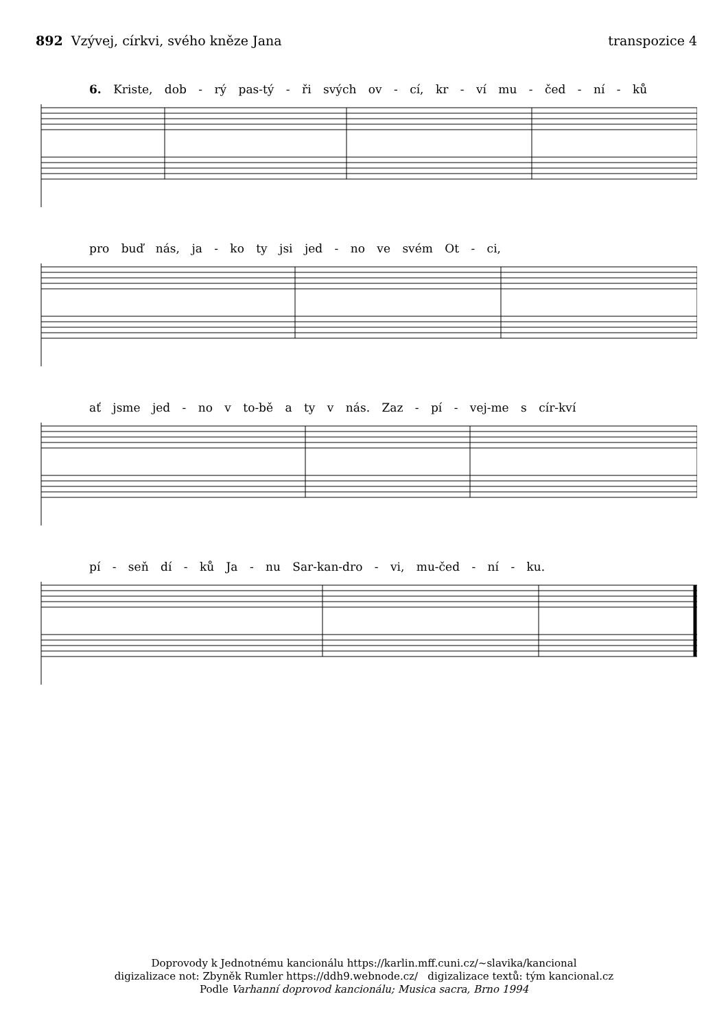892 Vzývej, církvi, svého kněze Jana
transpozice 4
6. Kriste, dob - rý pas-tý - ři svých ov - cí, kr - ví mu - čed - ní - ků
pro buď nás, ja - ko ty jsi jed - no ve svém Ot - ci,
ať jsme jed - no v to-bě a ty v nás. Zaz - pí - vej-me s cír-kví
pí - seň dí - ků Ja - nu Sar-kan-dro - vi, mu-čed - ní - ku.
Doprovody k Jednotnému kancionálu https://karlin.mff.cuni.cz/~slavika/kancional
digizalizace not: Zbyněk Rumler https://ddh9.webnode.cz/ digizalizace textů: tým kancional.cz
Podle Varhanní doprovod kancionálu; Musica sacra, Brno 1994